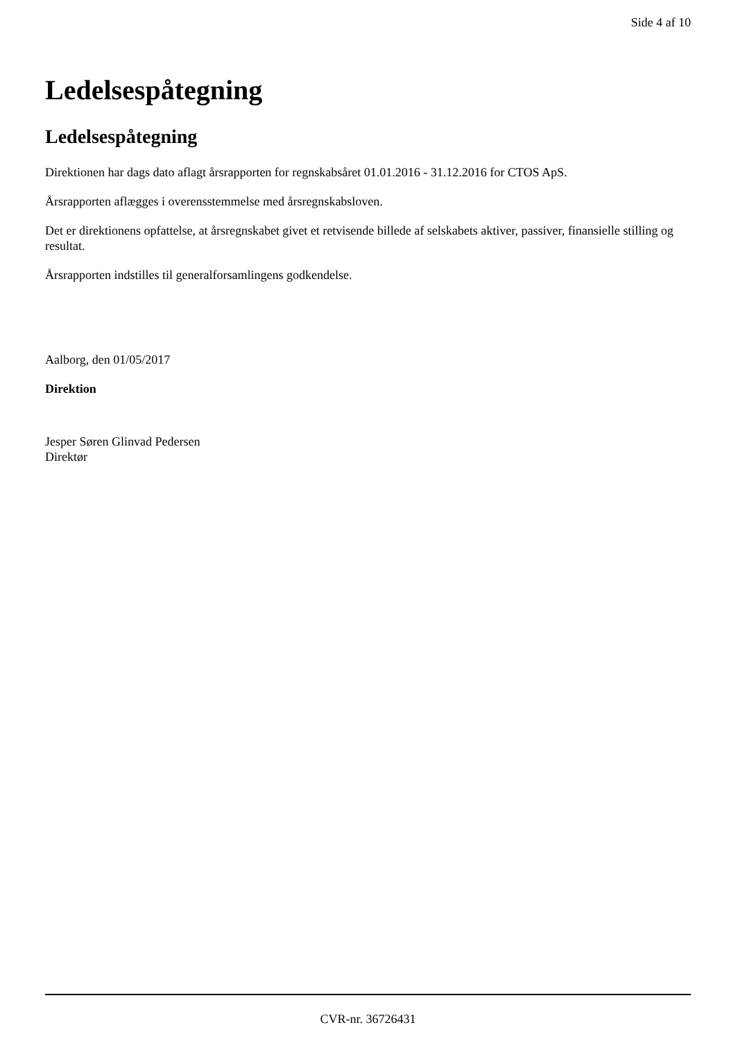Side 4 af 10
Ledelsespåtegning
Ledelsespåtegning
Direktionen har dags dato aflagt årsrapporten for regnskabsåret 01.01.2016 - 31.12.2016 for CTOS ApS.
Årsrapporten aflægges i overensstemmelse med årsregnskabsloven.
Det er direktionens opfattelse, at årsregnskabet givet et retvisende billede af selskabets aktiver, passiver, finansielle stilling og resultat.
Årsrapporten indstilles til generalforsamlingens godkendelse.
Aalborg, den 01/05/2017
Direktion
Jesper Søren Glinvad Pedersen
Direktør
CVR-nr. 36726431